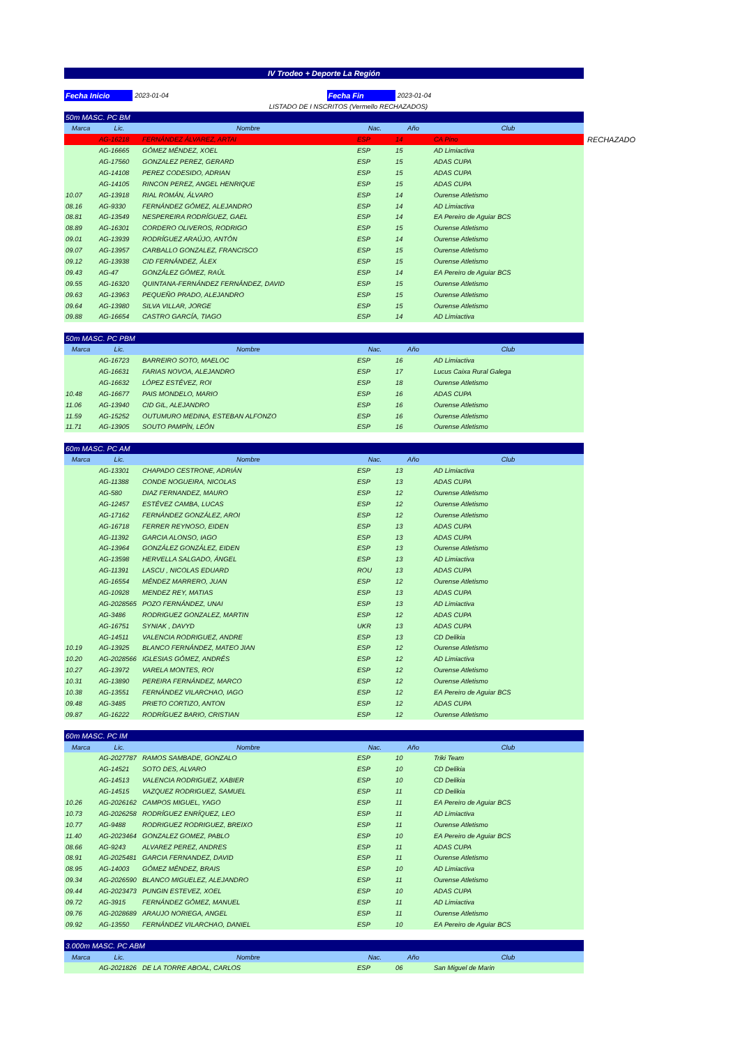IV Trodeo + Deporte La Región
Fecha Inicio
2023-01-04
Fecha Fin
2023-01-04
LISTADO DE I NSCRITOS (Vermello RECHAZADOS)
| 50m MASC. PC BM | | | | | |
| Marca | Lic. | Nombre | Nac. | Año | Club |
| | AG-16218 | FERNÁNDEZ ÁLVAREZ, ARTAI | ESP | 14 | CA Pino RECHAZADO |
| | AG-16665 | GÓMEZ MÉNDEZ, XOEL | ESP | 15 | AD Limiactiva |
| | AG-17560 | GONZALEZ PEREZ, GERARD | ESP | 15 | ADAS CUPA |
| | AG-14108 | PEREZ CODESIDO, ADRIAN | ESP | 15 | ADAS CUPA |
| | AG-14105 | RINCON PEREZ, ANGEL HENRIQUE | ESP | 15 | ADAS CUPA |
| 10.07 | AG-13918 | RIAL ROMÁN, ÁLVARO | ESP | 14 | Ourense Atletismo |
| 08.16 | AG-9330 | FERNÁNDEZ GÓMEZ, ALEJANDRO | ESP | 14 | AD Limiactiva |
| 08.81 | AG-13549 | NESPEREIRA RODRÍGUEZ, GAEL | ESP | 14 | EA Pereiro de Aguiar BCS |
| 08.89 | AG-16301 | CORDERO OLIVEROS, RODRIGO | ESP | 15 | Ourense Atletismo |
| 09.01 | AG-13939 | RODRÍGUEZ ARAÚJO, ANTÓN | ESP | 14 | Ourense Atletismo |
| 09.07 | AG-13957 | CARBALLO GONZALEZ, FRANCISCO | ESP | 15 | Ourense Atletismo |
| 09.12 | AG-13938 | CID FERNÁNDEZ, ÁLEX | ESP | 15 | Ourense Atletismo |
| 09.43 | AG-47 | GONZÁLEZ GÓMEZ, RAÚL | ESP | 14 | EA Pereiro de Aguiar BCS |
| 09.55 | AG-16320 | QUINTANA-FERNÁNDEZ FERNÁNDEZ, DAVID | ESP | 15 | Ourense Atletismo |
| 09.63 | AG-13963 | PEQUEÑO PRADO, ALEJANDRO | ESP | 15 | Ourense Atletismo |
| 09.64 | AG-13980 | SILVA VILLAR, JORGE | ESP | 15 | Ourense Atletismo |
| 09.88 | AG-16654 | CASTRO GARCÍA, TIAGO | ESP | 14 | AD Limiactiva |
| 50m MASC. PC PBM | | | | | |
| Marca | Lic. | Nombre | Nac. | Año | Club |
| | AG-16723 | BARREIRO SOTO, MAELOC | ESP | 16 | AD Limiactiva |
| | AG-16631 | FARIAS NOVOA, ALEJANDRO | ESP | 17 | Lucus Caixa Rural Galega |
| | AG-16632 | LÓPEZ ESTÉVEZ, ROI | ESP | 18 | Ourense Atletismo |
| 10.48 | AG-16677 | PAIS MONDELO, MARIO | ESP | 16 | ADAS CUPA |
| 11.06 | AG-13940 | CID GIL, ALEJANDRO | ESP | 16 | Ourense Atletismo |
| 11.59 | AG-15252 | OUTUMURO MEDINA, ESTEBAN ALFONZO | ESP | 16 | Ourense Atletismo |
| 11.71 | AG-13905 | SOUTO PAMPÍN, LEÓN | ESP | 16 | Ourense Atletismo |
| 60m MASC. PC AM | | | | | |
| Marca | Lic. | Nombre | Nac. | Año | Club |
| | AG-13301 | CHAPADO CESTRONE, ADRIÁN | ESP | 13 | AD Limiactiva |
| | AG-11388 | CONDE NOGUEIRA, NICOLAS | ESP | 13 | ADAS CUPA |
| | AG-580 | DIAZ FERNANDEZ, MAURO | ESP | 12 | Ourense Atletismo |
| | AG-12457 | ESTÉVEZ CAMBA, LUCAS | ESP | 12 | Ourense Atletismo |
| | AG-17162 | FERNÁNDEZ GONZÁLEZ, AROI | ESP | 12 | Ourense Atletismo |
| | AG-16718 | FERRER REYNOSO, EIDEN | ESP | 13 | ADAS CUPA |
| | AG-11392 | GARCIA ALONSO, IAGO | ESP | 13 | ADAS CUPA |
| | AG-13964 | GONZÁLEZ GONZÁLEZ, EIDEN | ESP | 13 | Ourense Atletismo |
| | AG-13598 | HERVELLA SALGADO, ÁNGEL | ESP | 13 | AD Limiactiva |
| | AG-11391 | LASCU , NICOLAS EDUARD | ROU | 13 | ADAS CUPA |
| | AG-16554 | MÉNDEZ MARRERO, JUAN | ESP | 12 | Ourense Atletismo |
| | AG-10928 | MENDEZ REY, MATIAS | ESP | 13 | ADAS CUPA |
| | AG-2028565 | POZO FERNÁNDEZ, UNAI | ESP | 13 | AD Limiactiva |
| | AG-3486 | RODRIGUEZ GONZALEZ, MARTIN | ESP | 12 | ADAS CUPA |
| | AG-16751 | SYNIAK , DAVYD | UKR | 13 | ADAS CUPA |
| | AG-14511 | VALENCIA RODRIGUEZ, ANDRE | ESP | 13 | CD Delikia |
| 10.19 | AG-13925 | BLANCO FERNÁNDEZ, MATEO JIAN | ESP | 12 | Ourense Atletismo |
| 10.20 | AG-2028566 | IGLESIAS GÓMEZ, ANDRÉS | ESP | 12 | AD Limiactiva |
| 10.27 | AG-13972 | VARELA MONTES, ROI | ESP | 12 | Ourense Atletismo |
| 10.31 | AG-13890 | PEREIRA FERNÁNDEZ, MARCO | ESP | 12 | Ourense Atletismo |
| 10.38 | AG-13551 | FERNÁNDEZ VILARCHAO, IAGO | ESP | 12 | EA Pereiro de Aguiar BCS |
| 09.48 | AG-3485 | PRIETO CORTIZO, ANTON | ESP | 12 | ADAS CUPA |
| 09.87 | AG-16222 | RODRÍGUEZ BARIO, CRISTIAN | ESP | 12 | Ourense Atletismo |
| 60m MASC. PC IM | | | | | |
| Marca | Lic. | Nombre | Nac. | Año | Club |
| | AG-2027787 | RAMOS SAMBADE, GONZALO | ESP | 10 | Triki Team |
| | AG-14521 | SOTO DES, ALVARO | ESP | 10 | CD Delikia |
| | AG-14513 | VALENCIA RODRIGUEZ, XABIER | ESP | 10 | CD Delikia |
| | AG-14515 | VAZQUEZ RODRIGUEZ, SAMUEL | ESP | 11 | CD Delikia |
| 10.26 | AG-2026162 | CAMPOS MIGUEL, YAGO | ESP | 11 | EA Pereiro de Aguiar BCS |
| 10.73 | AG-2026258 | RODRÍGUEZ ENRÍQUEZ, LEO | ESP | 11 | AD Limiactiva |
| 10.77 | AG-9488 | RODRIGUEZ RODRIGUEZ, BREIXO | ESP | 11 | Ourense Atletismo |
| 11.40 | AG-2023464 | GONZALEZ GOMEZ, PABLO | ESP | 10 | EA Pereiro de Aguiar BCS |
| 08.66 | AG-9243 | ALVAREZ PEREZ, ANDRES | ESP | 11 | ADAS CUPA |
| 08.91 | AG-2025481 | GARCIA FERNANDEZ, DAVID | ESP | 11 | Ourense Atletismo |
| 08.95 | AG-14003 | GÓMEZ MÉNDEZ, BRAIS | ESP | 10 | AD Limiactiva |
| 09.34 | AG-2026590 | BLANCO MIGUELEZ, ALEJANDRO | ESP | 11 | Ourense Atletismo |
| 09.44 | AG-2023473 | PUNGIN ESTEVEZ, XOEL | ESP | 10 | ADAS CUPA |
| 09.72 | AG-3915 | FERNÁNDEZ GÓMEZ, MANUEL | ESP | 11 | AD Limiactiva |
| 09.76 | AG-2028689 | ARAUJO NORIEGA, ANGEL | ESP | 11 | Ourense Atletismo |
| 09.92 | AG-13550 | FERNÁNDEZ VILARCHAO, DANIEL | ESP | 10 | EA Pereiro de Aguiar BCS |
| 3.000m MASC. PC ABM | | | | | |
| Marca | Lic. | Nombre | Nac. | Año | Club |
| | AG-2021826 | DE LA TORRE ABOAL, CARLOS | ESP | 06 | San Miguel de Marin |